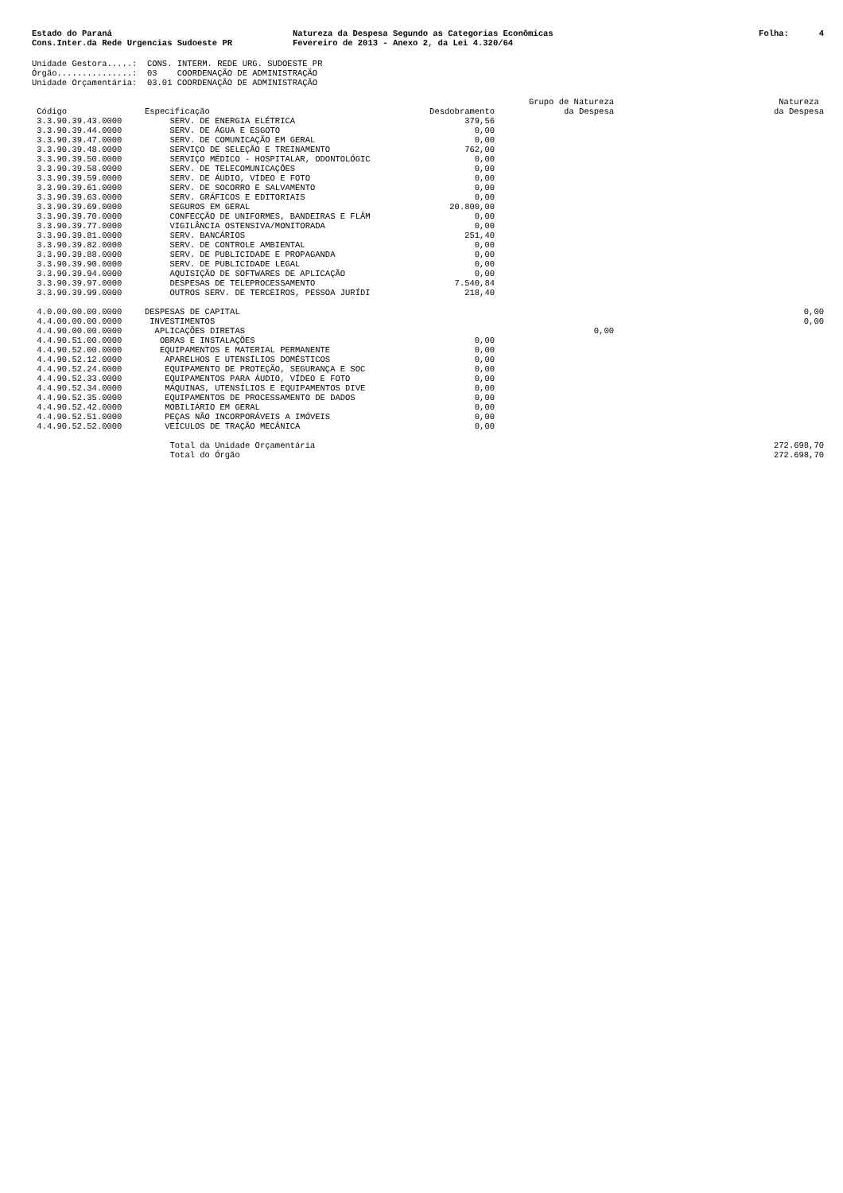Estado do Paraná Cons.Inter.da Rede Urgencias Sudoeste PR
Natureza da Despesa Segundo as Categorias Econômicas Fevereiro de 2013 - Anexo 2, da Lei 4.320/64
Folha: 4
Unidade Gestora.....: CONS. INTERM. REDE URG. SUDOESTE PR Órgão...............: 03 COORDENAÇÃO DE ADMINISTRAÇÃO Unidade Orçamentária: 03.01 COORDENAÇÃO DE ADMINISTRAÇÃO
| Código | Especificação | Desdobramento | Grupo de Natureza da Despesa | Natureza da Despesa |
| --- | --- | --- | --- | --- |
| 3.3.90.39.43.0000 | SERV. DE ENERGIA ELÉTRICA | 379,56 | | |
| 3.3.90.39.44.0000 | SERV. DE ÁGUA E ESGOTO | 0,00 | | |
| 3.3.90.39.47.0000 | SERV. DE COMUNICAÇÃO EM GERAL | 0,00 | | |
| 3.3.90.39.48.0000 | SERVIÇO DE SELEÇÃO E TREINAMENTO | 762,00 | | |
| 3.3.90.39.50.0000 | SERVIÇO MÉDICO - HOSPITALAR, ODONTOLÓGIC | 0,00 | | |
| 3.3.90.39.58.0000 | SERV. DE TELECOMUNICAÇÕES | 0,00 | | |
| 3.3.90.39.59.0000 | SERV. DE ÁUDIO, VÍDEO E FOTO | 0,00 | | |
| 3.3.90.39.61.0000 | SERV. DE SOCORRO E SALVAMENTO | 0,00 | | |
| 3.3.90.39.63.0000 | SERV. GRÁFICOS E EDITORIAIS | 0,00 | | |
| 3.3.90.39.69.0000 | SEGUROS EM GERAL | 20.800,00 | | |
| 3.3.90.39.70.0000 | CONFECÇÃO DE UNIFORMES, BANDEIRAS E FLÂM | 0,00 | | |
| 3.3.90.39.77.0000 | VIGILÂNCIA OSTENSIVA/MONITORADA | 0,00 | | |
| 3.3.90.39.81.0000 | SERV. BANCÁRIOS | 251,40 | | |
| 3.3.90.39.82.0000 | SERV. DE CONTROLE AMBIENTAL | 0,00 | | |
| 3.3.90.39.88.0000 | SERV. DE PUBLICIDADE E PROPAGANDA | 0,00 | | |
| 3.3.90.39.90.0000 | SERV. DE PUBLICIDADE LEGAL | 0,00 | | |
| 3.3.90.39.94.0000 | AQUISIÇÃO DE SOFTWARES DE APLICAÇÃO | 0,00 | | |
| 3.3.90.39.97.0000 | DESPESAS DE TELEPROCESSAMENTO | 7.540,84 | | |
| 3.3.90.39.99.0000 | OUTROS SERV. DE TERCEIROS, PESSOA JURÍDI | 218,40 | | |
| 4.0.00.00.00.0000 | DESPESAS DE CAPITAL | | | 0,00 |
| 4.4.00.00.00.0000 | INVESTIMENTOS | | | 0,00 |
| 4.4.90.00.00.0000 | APLICAÇÕES DIRETAS | | 0,00 | |
| 4.4.90.51.00.0000 | OBRAS E INSTALAÇÕES | 0,00 | | |
| 4.4.90.52.00.0000 | EQUIPAMENTOS E MATERIAL PERMANENTE | 0,00 | | |
| 4.4.90.52.12.0000 | APARELHOS E UTENSÍLIOS DOMÉSTICOS | 0,00 | | |
| 4.4.90.52.24.0000 | EQUIPAMENTO DE PROTEÇÃO, SEGURANÇA E SOC | 0,00 | | |
| 4.4.90.52.33.0000 | EQUIPAMENTOS PARA ÁUDIO, VÍDEO E FOTO | 0,00 | | |
| 4.4.90.52.34.0000 | MÁQUINAS, UTENSÍLIOS E EQUIPAMENTOS DIVE | 0,00 | | |
| 4.4.90.52.35.0000 | EQUIPAMENTOS DE PROCESSAMENTO DE DADOS | 0,00 | | |
| 4.4.90.52.42.0000 | MOBILIÁRIO EM GERAL | 0,00 | | |
| 4.4.90.52.51.0000 | PEÇAS NÃO INCORPORÁVEIS A IMÓVEIS | 0,00 | | |
| 4.4.90.52.52.0000 | VEÍCULOS DE TRAÇÃO MECÂNICA | 0,00 | | |
| | Total da Unidade Orçamentária | | | 272.698,70 |
| | Total do Órgão | | | 272.698,70 |